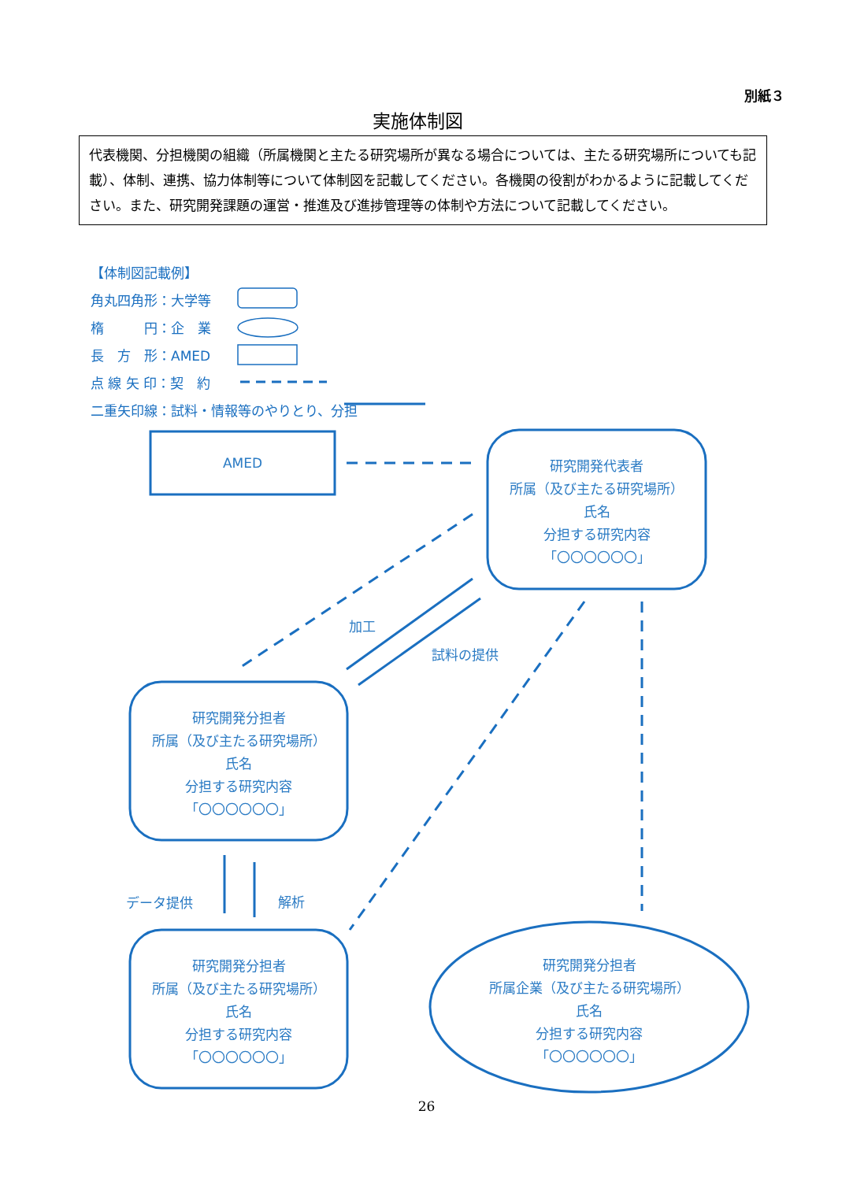別紙３
実施体制図
代表機関、分担機関の組織（所属機関と主たる研究場所が異なる場合については、主たる研究場所についても記載）、体制、連携、協力体制等について体制図を記載してください。各機関の役割がわかるように記載してください。また、研究開発課題の運営・推進及び進捗管理等の体制や方法について記載してください。
【体制図記載例】
角丸四角形：大学等
楕　　　円：企　業
長　方　形：AMED
点 線 矢 印：契　約
二重矢印線：試料・情報等のやりとり、分担
AMED
研究開発代表者
所属（及び主たる研究場所）
氏名
分担する研究内容
「〇〇〇〇〇〇」
研究開発分担者
所属（及び主たる研究場所）
氏名
分担する研究内容
「〇〇〇〇〇〇」
研究開発分担者
所属（及び主たる研究場所）
氏名
分担する研究内容
「〇〇〇〇〇〇」
研究開発分担者
所属企業（及び主たる研究場所）
氏名
分担する研究内容
「〇〇〇〇〇〇」
加工
試料の提供
データ提供 解析
26